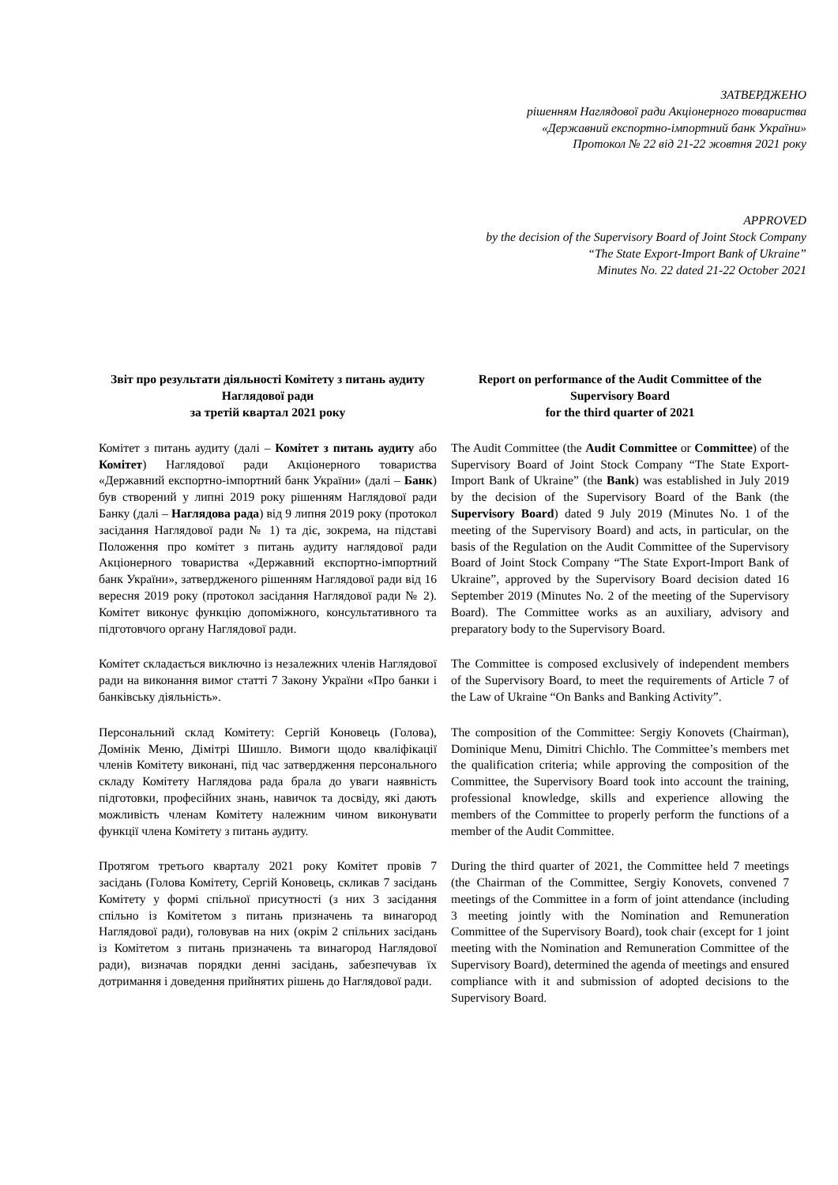ЗАТВЕРДЖЕНО
рішенням Наглядової ради Акціонерного товариства
«Державний експортно-імпортний банк України»
Протокол № 22 від 21-22 жовтня 2021 року
APPROVED
by the decision of the Supervisory Board of Joint Stock Company
“The State Export-Import Bank of Ukraine”
Minutes No. 22 dated 21-22 October 2021
Звіт про результати діяльності Комітету з питань аудиту Наглядової ради
за третій квартал 2021 року
Report on performance of the Audit Committee of the Supervisory Board
for the third quarter of 2021
Комітет з питань аудиту (далі – Комітет з питань аудиту або Комітет) Наглядової ради Акціонерного товариства «Державний експортно-імпортний банк України» (далі – Банк) був створений у липні 2019 року рішенням Наглядової ради Банку (далі – Наглядова рада) від 9 липня 2019 року (протокол засідання Наглядової ради № 1) та діє, зокрема, на підставі Положення про комітет з питань аудиту наглядової ради Акціонерного товариства «Державний експортно-імпортний банк України», затвердженого рішенням Наглядової ради від 16 вересня 2019 року (протокол засідання Наглядової ради № 2). Комітет виконує функцію допоміжного, консультативного та підготовчого органу Наглядової ради.
The Audit Committee (the Audit Committee or Committee) of the Supervisory Board of Joint Stock Company “The State Export-Import Bank of Ukraine” (the Bank) was established in July 2019 by the decision of the Supervisory Board of the Bank (the Supervisory Board) dated 9 July 2019 (Minutes No. 1 of the meeting of the Supervisory Board) and acts, in particular, on the basis of the Regulation on the Audit Committee of the Supervisory Board of Joint Stock Company “The State Export-Import Bank of Ukraine”, approved by the Supervisory Board decision dated 16 September 2019 (Minutes No. 2 of the meeting of the Supervisory Board). The Committee works as an auxiliary, advisory and preparatory body to the Supervisory Board.
Комітет складається виключно із незалежних членів Наглядової ради на виконання вимог статті 7 Закону України «Про банки і банківську діяльність».
The Committee is composed exclusively of independent members of the Supervisory Board, to meet the requirements of Article 7 of the Law of Ukraine “On Banks and Banking Activity”.
Персональний склад Комітету: Сергій Коновець (Голова), Домінік Меню, Дімітрі Шишло. Вимоги щодо кваліфікації членів Комітету виконані, під час затвердження персонального складу Комітету Наглядова рада брала до уваги наявність підготовки, професійних знань, навичок та досвіду, які дають можливість членам Комітету належним чином виконувати функції члена Комітету з питань аудиту.
The composition of the Committee: Sergiy Konovets (Chairman), Dominique Menu, Dimitri Chichlo. The Committee’s members met the qualification criteria; while approving the composition of the Committee, the Supervisory Board took into account the training, professional knowledge, skills and experience allowing the members of the Committee to properly perform the functions of a member of the Audit Committee.
Протягом третього кварталу 2021 року Комітет провів 7 засідань (Голова Комітету, Сергій Коновець, скликав 7 засідань Комітету у формі спільної присутності (з них 3 засідання спільно із Комітетом з питань призначень та винагород Наглядової ради), головував на них (окрім 2 спільних засідань із Комітетом з питань призначень та винагород Наглядової ради), визначав порядки денні засідань, забезпечував їх дотримання і доведення прийнятих рішень до Наглядової ради.
During the third quarter of 2021, the Committee held 7 meetings (the Chairman of the Committee, Sergiy Konovets, convened 7 meetings of the Committee in a form of joint attendance (including 3 meeting jointly with the Nomination and Remuneration Committee of the Supervisory Board), took chair (except for 1 joint meeting with the Nomination and Remuneration Committee of the Supervisory Board), determined the agenda of meetings and ensured compliance with it and submission of adopted decisions to the Supervisory Board.